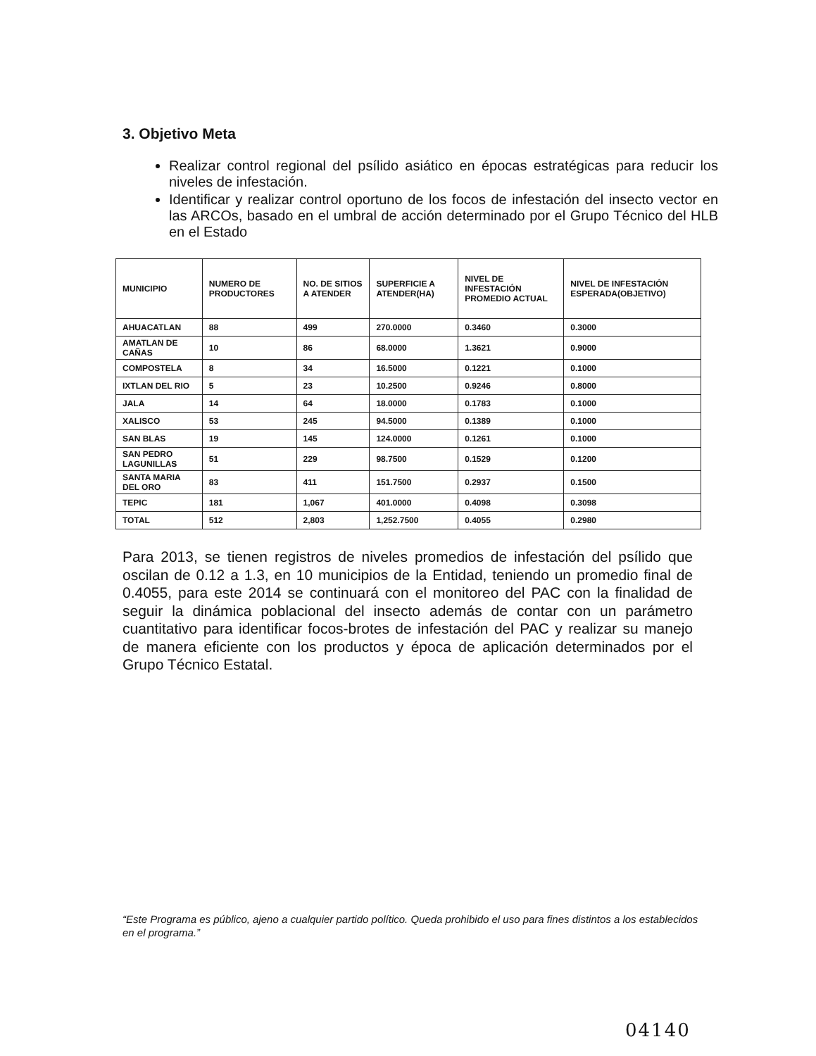3. Objetivo Meta
Realizar control regional del psílido asiático en épocas estratégicas para reducir los niveles de infestación.
Identificar y realizar control oportuno de los focos de infestación del insecto vector en las ARCOs, basado en el umbral de acción determinado por el Grupo Técnico del HLB en el Estado
| MUNICIPIO | NUMERO DE PRODUCTORES | NO. DE SITIOS A ATENDER | SUPERFICIE A ATENDER(HA) | NIVEL DE INFESTACIÓN PROMEDIO ACTUAL | NIVEL DE INFESTACIÓN ESPERADA(OBJETIVO) |
| --- | --- | --- | --- | --- | --- |
| AHUACATLAN | 88 | 499 | 270.0000 | 0.3460 | 0.3000 |
| AMATLAN DE CAÑAS | 10 | 86 | 68.0000 | 1.3621 | 0.9000 |
| COMPOSTELA | 8 | 34 | 16.5000 | 0.1221 | 0.1000 |
| IXTLAN DEL RIO | 5 | 23 | 10.2500 | 0.9246 | 0.8000 |
| JALA | 14 | 64 | 18.0000 | 0.1783 | 0.1000 |
| XALISCO | 53 | 245 | 94.5000 | 0.1389 | 0.1000 |
| SAN BLAS | 19 | 145 | 124.0000 | 0.1261 | 0.1000 |
| SAN PEDRO LAGUNILLAS | 51 | 229 | 98.7500 | 0.1529 | 0.1200 |
| SANTA MARIA DEL ORO | 83 | 411 | 151.7500 | 0.2937 | 0.1500 |
| TEPIC | 181 | 1,067 | 401.0000 | 0.4098 | 0.3098 |
| TOTAL | 512 | 2,803 | 1,252.7500 | 0.4055 | 0.2980 |
Para 2013, se tienen registros de niveles promedios de infestación del psílido que oscilan de 0.12 a 1.3, en 10 municipios de la Entidad, teniendo un promedio final de 0.4055, para este 2014 se continuará con el monitoreo del PAC con la finalidad de seguir la dinámica poblacional del insecto además de contar con un parámetro cuantitativo para identificar focos-brotes de infestación del PAC y realizar su manejo de manera eficiente con los productos y época de aplicación determinados por el Grupo Técnico Estatal.
“Este Programa es público, ajeno a cualquier partido político. Queda prohibido el uso para fines distintos a los establecidos en el programa.”
04140